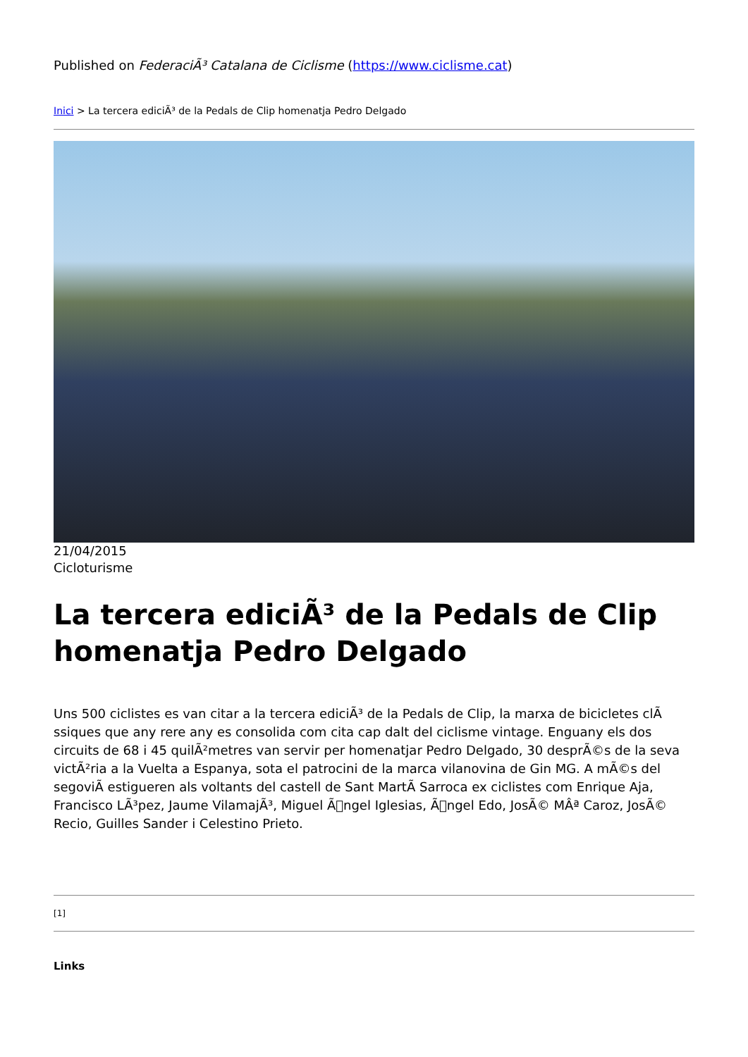Published on FederaciÃ³ Catalana de Ciclisme (https://www.ciclisme.cat)
Inici > La tercera ediciÃ³ de la Pedals de Clip homenatja Pedro Delgado
21/04/2015
Cicloturisme
La tercera ediciÃ³ de la Pedals de Clip homenatja Pedro Delgado
Uns 500 ciclistes es van citar a la tercera ediciÃ³ de la Pedals de Clip, la marxa de bicicletes clÃ ssiques que any rere any es consolida com cita cap dalt del ciclisme vintage. Enguany els dos circuits de 68 i 45 quilÃ²metres van servir per homenatjar Pedro Delgado, 30 desprÃ©s de la seva victÃ²ria a la Vuelta a Espanya, sota el patrocini de la marca vilanovina de Gin MG. A mÃ©s del segoviÃ estigueren als voltants del castell de Sant MartÃ Sarroca ex ciclistes com Enrique Aja, Francisco LÃ³pez, Jaume VilamajÃ³, Miguel Ã􏿽ngel Iglesias, Ã􏿽ngel Edo, JosÃ© MÂª Caroz, JosÃ© Recio, Guilles Sander i Celestino Prieto.
[1]
Links